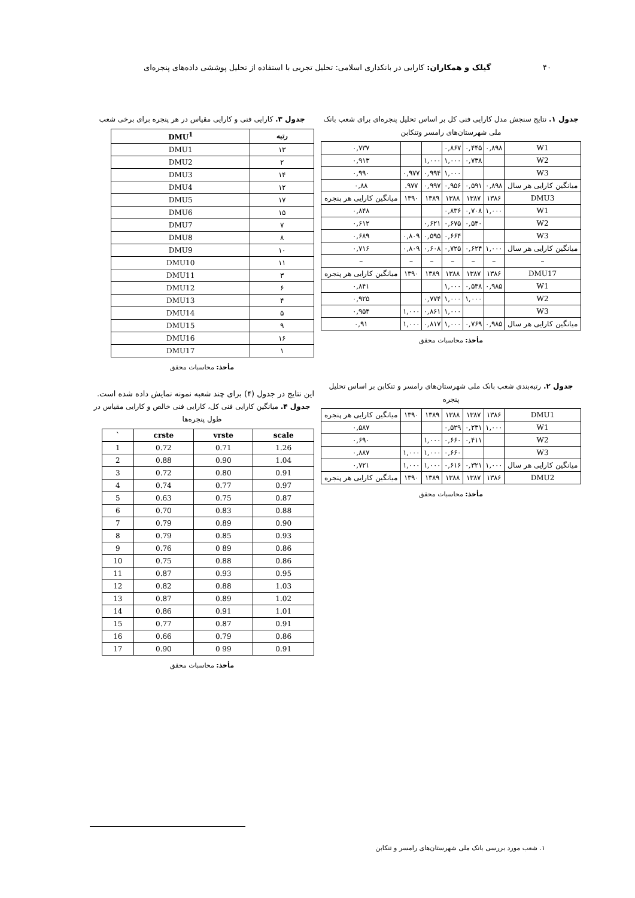۴۰ گیلک و همکاران: کارایی در بانکداری اسلامی: تحلیل تجربی با استفاده از تحلیل پوششی داده‌های پنجره‌ای
جدول ۱. نتایج سنجش مدل کارایی فنی کل بر اساس تحلیل پنجره‌ای برای شعب بانک ملی شهرستان‌های رامسر وتنکابن
| W1 | ۰,۸۹۸ | ۰,۴۴۵ | ۰,۸۶۷ | | | ۰,۷۳۷ |
| W2 | | ۰,۷۳۸ | ۱,۰۰۰ | ۱,۰۰۰ | | ۰,۹۱۳ |
| W3 | | | ۱,۰۰۰ | ۰,۹۹۴ | ۰,۹۷۷ | ۰,۹۹۰ |
| میانگین کارایی هر سال | ۰,۸۹۸ | ۰,۵۹۱ | ۰,۹۵۶ | ۰,۹۹۷ | ۹۷۷. | ۰,۸۸ |
| DMU3 | ۱۳۸۶ | ۱۳۸۷ | ۱۳۸۸ | ۱۳۸۹ | ۱۳۹۰ | میانگین کارایی هر پنجره |
| W1 | ۱,۰۰۰ | ۰,۷۰۸ | ۰,۸۳۶ | | | ۰,۸۴۸ |
| W2 | | ۰,۵۴۰ | ۰,۶۷۵ | ۰,۶۲۱ | | ۰,۶۱۲ |
| W3 | | | ۰,۶۶۴ | ۰,۵۹۵ | ۰,۸۰۹ | ۰,۶۸۹ |
| میانگین کارایی هر سال | ۱,۰۰۰ | ۰,۶۲۴ | ۰,۷۲۵ | ۰,۶۰۸ | ۰,۸۰۹ | ۰,۷۱۶ |
| – | – | – | – | – | – | – |
| DMU17 | ۱۳۸۶ | ۱۳۸۷ | ۱۳۸۸ | ۱۳۸۹ | ۱۳۹۰ | میانگین کارایی هر پنجره |
| W1 | ۰,۹۸۵ | ۰,۵۳۸ | ۱,۰۰۰ | | | ۰,۸۴۱ |
| W2 | | ۱,۰۰۰ | ۱,۰۰۰ | ۰,۷۷۴ | | ۰,۹۲۵ |
| W3 | | | ۱,۰۰۰ | ۰,۸۶۱ | ۱,۰۰۰ | ۰,۹۵۴ |
| میانگین کارایی هر سال | ۰,۹۸۵ | ۰,۷۶۹ | ۱,۰۰۰ | ۰,۸۱۷ | ۱,۰۰۰ | ۰,۹۱ |
مأخذ: محاسبات محقق
جدول ۲. رتبه‌بندی شعب بانک ملی شهرستان‌های رامسر و تنکابن بر اساس تحلیل پنجره
| DMU1 | ۱۳۸۶ | ۱۳۸۷ | ۱۳۸۸ | ۱۳۸۹ | ۱۳۹۰ | میانگین کارایی هر پنجره |
| W1 | ۱,۰۰۰ | ۰,۲۳۱ | ۰,۵۲۹ | | | ۰,۵۸۷ |
| W2 | | ۰,۴۱۱ | ۰,۶۶۰ | ۱,۰۰۰ | | ۰,۶۹۰ |
| W3 | | | ۰,۶۶۰ | ۱,۰۰۰ | ۱,۰۰۰ | ۰,۸۸۷ |
| میانگین کارایی هر سال | ۱,۰۰۰ | ۰,۳۲۱ | ۰,۶۱۶ | ۱,۰۰۰ | ۱,۰۰۰ | ۰,۷۲۱ |
| DMU2 | ۱۳۸۶ | ۱۳۸۷ | ۱۳۸۸ | ۱۳۸۹ | ۱۳۹۰ | میانگین کارایی هر پنجره |
مأخذ: محاسبات محقق
جدول ۳. کارایی فنی و کارایی مقیاس در هر پنجره برای برخی شعب
| رتبه | DMU<sup>1</sup> |
| --- | --- |
| ۱۳ | DMU1 |
| ۲ | DMU2 |
| ۱۴ | DMU3 |
| ۱۲ | DMU4 |
| ۱۷ | DMU5 |
| ۱۵ | DMU6 |
| ۷ | DMU7 |
| ۸ | DMU8 |
| ۱۰ | DMU9 |
| ۱۱ | DMU10 |
| ۳ | DMU11 |
| ۶ | DMU12 |
| ۴ | DMU13 |
| ۵ | DMU14 |
| ۹ | DMU15 |
| ۱۶ | DMU16 |
| ۱ | DMU17 |
مأخذ: محاسبات محقق
این نتایج در جدول (۴) برای چند شعبه نمونه نمایش داده شده است.
جدول ۴. میانگین کارایی فنی کل، کارایی فنی خالص و کارایی مقیاس در طول پنجره‌ها
| ` | crste | vrste | scale |
| --- | --- | --- | --- |
| 1 | 0.72 | 0.71 | 1.26 |
| 2 | 0.88 | 0.90 | 1.04 |
| 3 | 0.72 | 0.80 | 0.91 |
| 4 | 0.74 | 0.77 | 0.97 |
| 5 | 0.63 | 0.75 | 0.87 |
| 6 | 0.70 | 0.83 | 0.88 |
| 7 | 0.79 | 0.89 | 0.90 |
| 8 | 0.79 | 0.85 | 0.93 |
| 9 | 0.76 | 0 89 | 0.86 |
| 10 | 0.75 | 0.88 | 0.86 |
| 11 | 0.87 | 0.93 | 0.95 |
| 12 | 0.82 | 0.88 | 1.03 |
| 13 | 0.87 | 0.89 | 1.02 |
| 14 | 0.86 | 0.91 | 1.01 |
| 15 | 0.77 | 0.87 | 0.91 |
| 16 | 0.66 | 0.79 | 0.86 |
| 17 | 0.90 | 0 99 | 0.91 |
مأخذ: محاسبات محقق
۱. شعب مورد بررسی بانک ملی شهرستان‌های رامسر و تنکابن